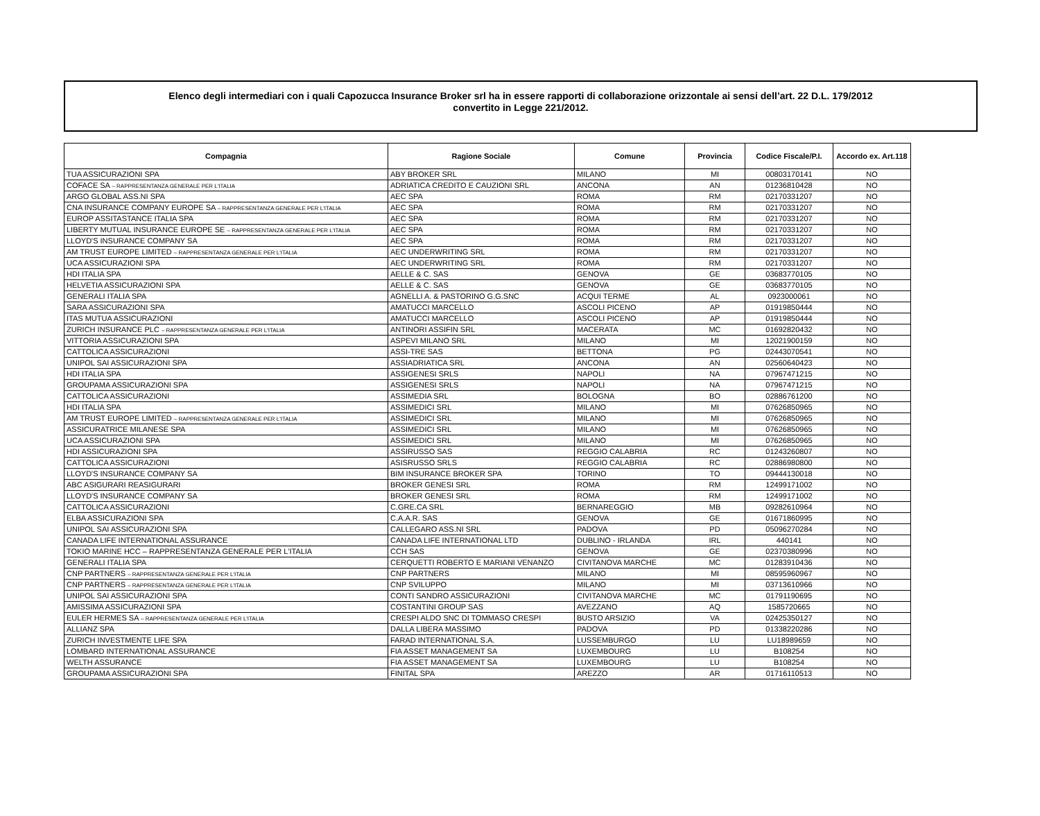Elenco degli intermediari con i quali Capozucca Insurance Broker srl ha in essere rapporti di collaborazione orizzontale ai sensi dell’art. 22 D.L. 179/2012
convertito in Legge 221/2012.
| Compagnia | Ragione Sociale | Comune | Provincia | Codice Fiscale/P.I. | Accordo ex. Art.118 |
| --- | --- | --- | --- | --- | --- |
| TUA ASSICURAZIONI SPA | ABY BROKER SRL | MILANO | MI | 00803170141 | NO |
| COFACE SA – RAPPRESENTANZA GENERALE PER L'ITALIA | ADRIATICA CREDITO E CAUZIONI SRL | ANCONA | AN | 01236810428 | NO |
| ARGO GLOBAL ASS.NI SPA | AEC SPA | ROMA | RM | 02170331207 | NO |
| CNA INSURANCE COMPANY EUROPE SA – RAPPRESENTANZA GENERALE PER L'ITALIA | AEC SPA | ROMA | RM | 02170331207 | NO |
| EUROP ASSITASTANCE ITALIA SPA | AEC SPA | ROMA | RM | 02170331207 | NO |
| LIBERTY MUTUAL INSURANCE EUROPE SE – RAPPRESENTANZA GENERALE PER L'ITALIA | AEC SPA | ROMA | RM | 02170331207 | NO |
| LLOYD'S INSURANCE COMPANY SA | AEC SPA | ROMA | RM | 02170331207 | NO |
| AM TRUST EUROPE LIMITED – RAPPRESENTANZA GENERALE PER L'ITALIA | AEC UNDERWRITING SRL | ROMA | RM | 02170331207 | NO |
| UCA ASSICURAZIONI SPA | AEC UNDERWRITING SRL | ROMA | RM | 02170331207 | NO |
| HDI ITALIA SPA | AELLE & C. SAS | GENOVA | GE | 03683770105 | NO |
| HELVETIA ASSICURAZIONI SPA | AELLE & C. SAS | GENOVA | GE | 03683770105 | NO |
| GENERALI ITALIA SPA | AGNELLI A. & PASTORINO G.G.SNC | ACQUI TERME | AL | 0923000061 | NO |
| SARA ASSICURAZIONI SPA | AMATUCCI MARCELLO | ASCOLI PICENO | AP | 01919850444 | NO |
| ITAS MUTUA ASSICURAZIONI | AMATUCCI MARCELLO | ASCOLI PICENO | AP | 01919850444 | NO |
| ZURICH INSURANCE PLC – RAPPRESENTANZA GENERALE PER L'ITALIA | ANTINORI ASSIFIN SRL | MACERATA | MC | 01692820432 | NO |
| VITTORIA ASSICURAZIONI SPA | ASPEVI MILANO SRL | MILANO | MI | 12021900159 | NO |
| CATTOLICA ASSICURAZIONI | ASSI-TRE SAS | BETTONA | PG | 02443070541 | NO |
| UNIPOL SAI ASSICURAZIONI SPA | ASSIADRIATICA SRL | ANCONA | AN | 02560640423 | NO |
| HDI ITALIA SPA | ASSIGENESI SRLS | NAPOLI | NA | 07967471215 | NO |
| GROUPAMA ASSICURAZIONI SPA | ASSIGENESI SRLS | NAPOLI | NA | 07967471215 | NO |
| CATTOLICA ASSICURAZIONI | ASSIMEDIA SRL | BOLOGNA | BO | 02886761200 | NO |
| HDI ITALIA SPA | ASSIMEDICI SRL | MILANO | MI | 07626850965 | NO |
| AM TRUST EUROPE LIMITED – RAPPRESENTANZA GENERALE PER L'ITALIA | ASSIMEDICI SRL | MILANO | MI | 07626850965 | NO |
| ASSICURATRICE MILANESE SPA | ASSIMEDICI SRL | MILANO | MI | 07626850965 | NO |
| UCA ASSICURAZIONI SPA | ASSIMEDICI SRL | MILANO | MI | 07626850965 | NO |
| HDI ASSICURAZIONI SPA | ASSIRUSSO SAS | REGGIO CALABRIA | RC | 01243260807 | NO |
| CATTOLICA ASSICURAZIONI | ASISRUSSO SRLS | REGGIO CALABRIA | RC | 02886980800 | NO |
| LLOYD'S INSURANCE COMPANY SA | BIM INSURANCE BROKER SPA | TORINO | TO | 09444130018 | NO |
| ABC ASIGURARI REASIGURARI | BROKER GENESI SRL | ROMA | RM | 12499171002 | NO |
| LLOYD'S INSURANCE COMPANY SA | BROKER GENESI SRL | ROMA | RM | 12499171002 | NO |
| CATTOLICA ASSICURAZIONI | C.GRE.CA SRL | BERNAREGGIO | MB | 09282610964 | NO |
| ELBA ASSICURAZIONI SPA | C.A.A.R. SAS | GENOVA | GE | 01671860995 | NO |
| UNIPOL SAI ASSICURAZIONI SPA | CALLEGARO ASS.NI SRL | PADOVA | PD | 05096270284 | NO |
| CANADA LIFE INTERNATIONAL ASSURANCE | CANADA LIFE INTERNATIONAL LTD | DUBLINO - IRLANDA | IRL | 440141 | NO |
| TOKIO MARINE HCC – RAPPRESENTANZA GENERALE PER L'ITALIA | CCH SAS | GENOVA | GE | 02370380996 | NO |
| GENERALI ITALIA SPA | CERQUETTI ROBERTO E MARIANI VENANZO | CIVITANOVA MARCHE | MC | 01283910436 | NO |
| CNP PARTNERS – RAPPRESENTANZA GENERALE PER L'ITALIA | CNP PARTNERS | MILANO | MI | 08595960967 | NO |
| CNP PARTNERS – RAPPRESENTANZA GENERALE PER L'ITALIA | CNP SVILUPPO | MILANO | MI | 03713610966 | NO |
| UNIPOL SAI ASSICURAZIONI SPA | CONTI SANDRO ASSICURAZIONI | CIVITANOVA MARCHE | MC | 01791190695 | NO |
| AMISSIMA ASSICURAZIONI SPA | COSTANTINI GROUP SAS | AVEZZANO | AQ | 1585720665 | NO |
| EULER HERMES SA – RAPPRESENTANZA GENERALE PER L'ITALIA | CRESPI ALDO SNC DI TOMMASO CRESPI | BUSTO ARSIZIO | VA | 02425350127 | NO |
| ALLIANZ SPA | DALLA LIBERA MASSIMO | PADOVA | PD | 01338220286 | NO |
| ZURICH INVESTMENTE LIFE SPA | FARAD INTERNATIONAL S.A. | LUSSEMBURGO | LU | LU18989659 | NO |
| LOMBARD INTERNATIONAL ASSURANCE | FIA ASSET MANAGEMENT SA | LUXEMBOURG | LU | B108254 | NO |
| WELTH ASSURANCE | FIA ASSET MANAGEMENT SA | LUXEMBOURG | LU | B108254 | NO |
| GROUPAMA ASSICURAZIONI SPA | FINITAL SPA | AREZZO | AR | 01716110513 | NO |